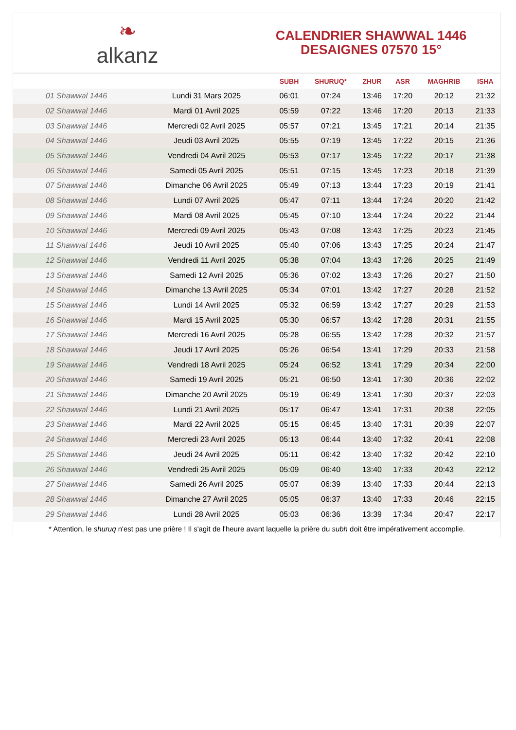❧
alkanz
CALENDRIER SHAWWAL 1446
DESAIGNES 07570 15°
| | | SUBH | SHURUQ* | ZHUR | ASR | MAGHRIB | ISHA |
| --- | --- | --- | --- | --- | --- | --- | --- |
| 01 Shawwal 1446 | Lundi 31 Mars 2025 | 06:01 | 07:24 | 13:46 | 17:20 | 20:12 | 21:32 |
| 02 Shawwal 1446 | Mardi 01 Avril 2025 | 05:59 | 07:22 | 13:46 | 17:20 | 20:13 | 21:33 |
| 03 Shawwal 1446 | Mercredi 02 Avril 2025 | 05:57 | 07:21 | 13:45 | 17:21 | 20:14 | 21:35 |
| 04 Shawwal 1446 | Jeudi 03 Avril 2025 | 05:55 | 07:19 | 13:45 | 17:22 | 20:15 | 21:36 |
| 05 Shawwal 1446 | Vendredi 04 Avril 2025 | 05:53 | 07:17 | 13:45 | 17:22 | 20:17 | 21:38 |
| 06 Shawwal 1446 | Samedi 05 Avril 2025 | 05:51 | 07:15 | 13:45 | 17:23 | 20:18 | 21:39 |
| 07 Shawwal 1446 | Dimanche 06 Avril 2025 | 05:49 | 07:13 | 13:44 | 17:23 | 20:19 | 21:41 |
| 08 Shawwal 1446 | Lundi 07 Avril 2025 | 05:47 | 07:11 | 13:44 | 17:24 | 20:20 | 21:42 |
| 09 Shawwal 1446 | Mardi 08 Avril 2025 | 05:45 | 07:10 | 13:44 | 17:24 | 20:22 | 21:44 |
| 10 Shawwal 1446 | Mercredi 09 Avril 2025 | 05:43 | 07:08 | 13:43 | 17:25 | 20:23 | 21:45 |
| 11 Shawwal 1446 | Jeudi 10 Avril 2025 | 05:40 | 07:06 | 13:43 | 17:25 | 20:24 | 21:47 |
| 12 Shawwal 1446 | Vendredi 11 Avril 2025 | 05:38 | 07:04 | 13:43 | 17:26 | 20:25 | 21:49 |
| 13 Shawwal 1446 | Samedi 12 Avril 2025 | 05:36 | 07:02 | 13:43 | 17:26 | 20:27 | 21:50 |
| 14 Shawwal 1446 | Dimanche 13 Avril 2025 | 05:34 | 07:01 | 13:42 | 17:27 | 20:28 | 21:52 |
| 15 Shawwal 1446 | Lundi 14 Avril 2025 | 05:32 | 06:59 | 13:42 | 17:27 | 20:29 | 21:53 |
| 16 Shawwal 1446 | Mardi 15 Avril 2025 | 05:30 | 06:57 | 13:42 | 17:28 | 20:31 | 21:55 |
| 17 Shawwal 1446 | Mercredi 16 Avril 2025 | 05:28 | 06:55 | 13:42 | 17:28 | 20:32 | 21:57 |
| 18 Shawwal 1446 | Jeudi 17 Avril 2025 | 05:26 | 06:54 | 13:41 | 17:29 | 20:33 | 21:58 |
| 19 Shawwal 1446 | Vendredi 18 Avril 2025 | 05:24 | 06:52 | 13:41 | 17:29 | 20:34 | 22:00 |
| 20 Shawwal 1446 | Samedi 19 Avril 2025 | 05:21 | 06:50 | 13:41 | 17:30 | 20:36 | 22:02 |
| 21 Shawwal 1446 | Dimanche 20 Avril 2025 | 05:19 | 06:49 | 13:41 | 17:30 | 20:37 | 22:03 |
| 22 Shawwal 1446 | Lundi 21 Avril 2025 | 05:17 | 06:47 | 13:41 | 17:31 | 20:38 | 22:05 |
| 23 Shawwal 1446 | Mardi 22 Avril 2025 | 05:15 | 06:45 | 13:40 | 17:31 | 20:39 | 22:07 |
| 24 Shawwal 1446 | Mercredi 23 Avril 2025 | 05:13 | 06:44 | 13:40 | 17:32 | 20:41 | 22:08 |
| 25 Shawwal 1446 | Jeudi 24 Avril 2025 | 05:11 | 06:42 | 13:40 | 17:32 | 20:42 | 22:10 |
| 26 Shawwal 1446 | Vendredi 25 Avril 2025 | 05:09 | 06:40 | 13:40 | 17:33 | 20:43 | 22:12 |
| 27 Shawwal 1446 | Samedi 26 Avril 2025 | 05:07 | 06:39 | 13:40 | 17:33 | 20:44 | 22:13 |
| 28 Shawwal 1446 | Dimanche 27 Avril 2025 | 05:05 | 06:37 | 13:40 | 17:33 | 20:46 | 22:15 |
| 29 Shawwal 1446 | Lundi 28 Avril 2025 | 05:03 | 06:36 | 13:39 | 17:34 | 20:47 | 22:17 |
* Attention, le shuruq n'est pas une prière ! Il s'agit de l'heure avant laquelle la prière du subh doit être impérativement accomplie.